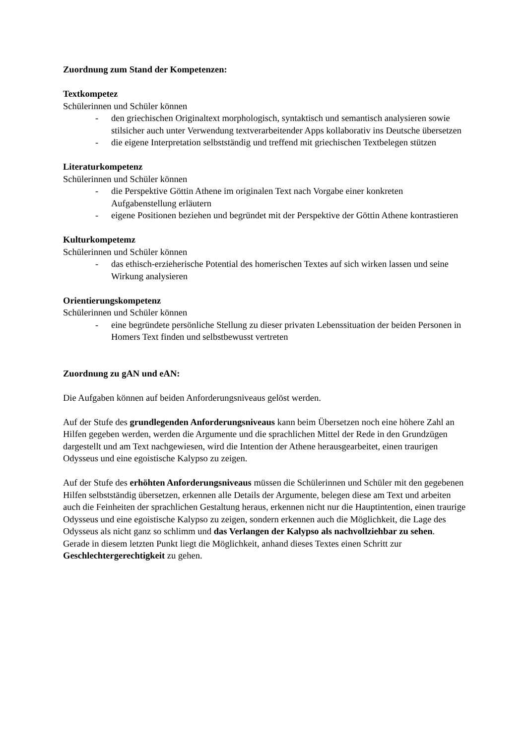Zuordnung zum Stand der Kompetenzen:
Textkompetez
Schülerinnen und Schüler können
- den griechischen Originaltext morphologisch, syntaktisch und semantisch analysieren sowie stilsicher auch unter Verwendung textverarbeitender Apps kollaborativ ins Deutsche übersetzen
- die eigene Interpretation selbstständig und treffend mit griechischen Textbelegen stützen
Literaturkompetenz
Schülerinnen und Schüler können
- die Perspektive Göttin Athene im originalen Text nach Vorgabe einer konkreten Aufgabenstellung erläutern
- eigene Positionen beziehen und begründet mit der Perspektive der Göttin Athene kontrastieren
Kulturkompetemz
Schülerinnen und Schüler können
- das ethisch-erzieherische Potential des homerischen Textes auf sich wirken lassen und seine Wirkung analysieren
Orientierungskompetenz
Schülerinnen und Schüler können
- eine begründete persönliche Stellung zu dieser privaten Lebenssituation der beiden Personen in Homers Text finden und selbstbewusst vertreten
Zuordnung zu gAN und eAN:
Die Aufgaben können auf beiden Anforderungsniveaus gelöst werden.
Auf der Stufe des grundlegenden Anforderungsniveaus kann beim Übersetzen noch eine höhere Zahl an Hilfen gegeben werden, werden die Argumente und die sprachlichen Mittel der Rede in den Grundzügen dargestellt und am Text nachgewiesen, wird die Intention der Athene herausgearbeitet, einen traurigen Odysseus und eine egoistische Kalypso zu zeigen.
Auf der Stufe des erhöhten Anforderungsniveaus müssen die Schülerinnen und Schüler mit den gegebenen Hilfen selbstständig übersetzen, erkennen alle Details der Argumente, belegen diese am Text und arbeiten auch die Feinheiten der sprachlichen Gestaltung heraus, erkennen nicht nur die Hauptintention, einen traurige Odysseus und eine egoistische Kalypso zu zeigen, sondern erkennen auch die Möglichkeit, die Lage des Odysseus als nicht ganz so schlimm und das Verlangen der Kalypso als nachvollziehbar zu sehen.
Gerade in diesem letzten Punkt liegt die Möglichkeit, anhand dieses Textes einen Schritt zur Geschlechtergerechtigkeit zu gehen.